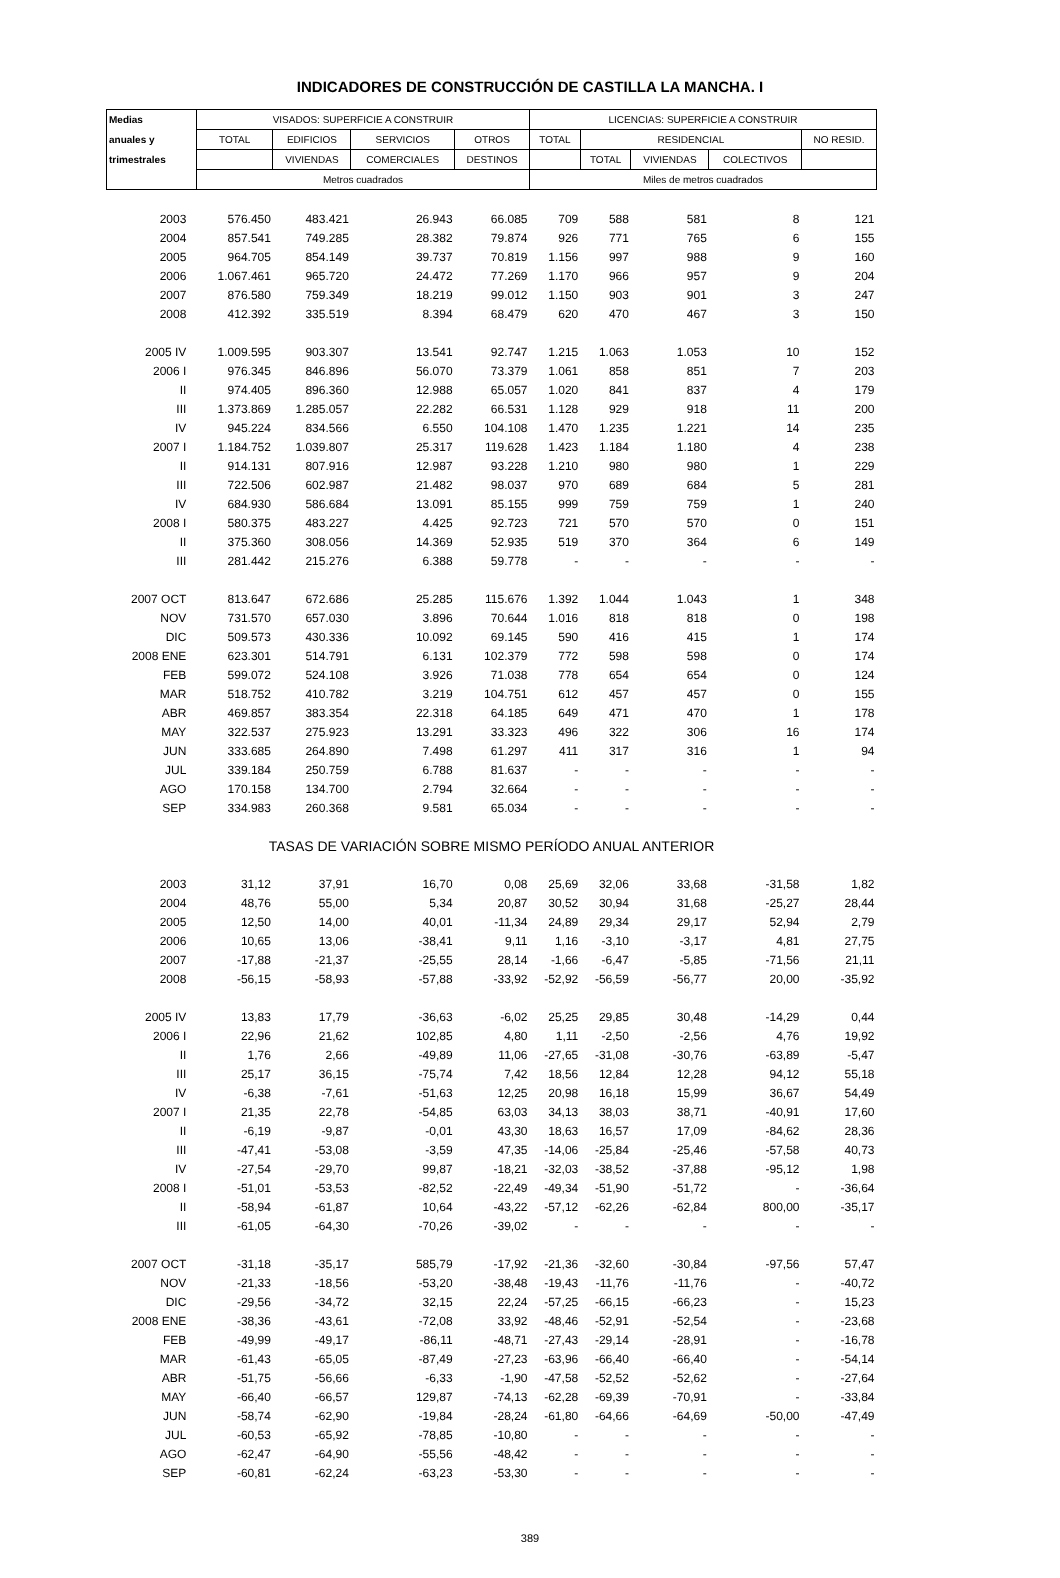INDICADORES DE CONSTRUCCIÓN DE CASTILLA LA MANCHA. I
| Medias | VISADOS: SUPERFICIE A CONSTRUIR | | | | LICENCIAS: SUPERFICIE A CONSTRUIR | | | | |
| --- | --- | --- | --- | --- | --- | --- | --- | --- | --- |
| anuales y | TOTAL | EDIFICIOS | SERVICIOS | OTROS | TOTAL | RESIDENCIAL | | | NO RESID. |
| trimestrales | | VIVIENDAS | COMERCIALES | DESTINOS | | TOTAL | VIVIENDAS | COLECTIVOS | |
| | Metros cuadrados | | | | Miles de metros cuadrados | | | | |
| 2003 | 576.450 | 483.421 | 26.943 | 66.085 | 709 | 588 | 581 | 8 | 121 |
| 2004 | 857.541 | 749.285 | 28.382 | 79.874 | 926 | 771 | 765 | 6 | 155 |
| 2005 | 964.705 | 854.149 | 39.737 | 70.819 | 1.156 | 997 | 988 | 9 | 160 |
| 2006 | 1.067.461 | 965.720 | 24.472 | 77.269 | 1.170 | 966 | 957 | 9 | 204 |
| 2007 | 876.580 | 759.349 | 18.219 | 99.012 | 1.150 | 903 | 901 | 3 | 247 |
| 2008 | 412.392 | 335.519 | 8.394 | 68.479 | 620 | 470 | 467 | 3 | 150 |
| 2005 IV | 1.009.595 | 903.307 | 13.541 | 92.747 | 1.215 | 1.063 | 1.053 | 10 | 152 |
| 2006 I | 976.345 | 846.896 | 56.070 | 73.379 | 1.061 | 858 | 851 | 7 | 203 |
| II | 974.405 | 896.360 | 12.988 | 65.057 | 1.020 | 841 | 837 | 4 | 179 |
| III | 1.373.869 | 1.285.057 | 22.282 | 66.531 | 1.128 | 929 | 918 | 11 | 200 |
| IV | 945.224 | 834.566 | 6.550 | 104.108 | 1.470 | 1.235 | 1.221 | 14 | 235 |
| 2007 I | 1.184.752 | 1.039.807 | 25.317 | 119.628 | 1.423 | 1.184 | 1.180 | 4 | 238 |
| II | 914.131 | 807.916 | 12.987 | 93.228 | 1.210 | 980 | 980 | 1 | 229 |
| III | 722.506 | 602.987 | 21.482 | 98.037 | 970 | 689 | 684 | 5 | 281 |
| IV | 684.930 | 586.684 | 13.091 | 85.155 | 999 | 759 | 759 | 1 | 240 |
| 2008 I | 580.375 | 483.227 | 4.425 | 92.723 | 721 | 570 | 570 | 0 | 151 |
| II | 375.360 | 308.056 | 14.369 | 52.935 | 519 | 370 | 364 | 6 | 149 |
| III | 281.442 | 215.276 | 6.388 | 59.778 | - | - | - | - | - |
| 2007 OCT | 813.647 | 672.686 | 25.285 | 115.676 | 1.392 | 1.044 | 1.043 | 1 | 348 |
| NOV | 731.570 | 657.030 | 3.896 | 70.644 | 1.016 | 818 | 818 | 0 | 198 |
| DIC | 509.573 | 430.336 | 10.092 | 69.145 | 590 | 416 | 415 | 1 | 174 |
| 2008 ENE | 623.301 | 514.791 | 6.131 | 102.379 | 772 | 598 | 598 | 0 | 174 |
| FEB | 599.072 | 524.108 | 3.926 | 71.038 | 778 | 654 | 654 | 0 | 124 |
| MAR | 518.752 | 410.782 | 3.219 | 104.751 | 612 | 457 | 457 | 0 | 155 |
| ABR | 469.857 | 383.354 | 22.318 | 64.185 | 649 | 471 | 470 | 1 | 178 |
| MAY | 322.537 | 275.923 | 13.291 | 33.323 | 496 | 322 | 306 | 16 | 174 |
| JUN | 333.685 | 264.890 | 7.498 | 61.297 | 411 | 317 | 316 | 1 | 94 |
| JUL | 339.184 | 250.759 | 6.788 | 81.637 | - | - | - | - | - |
| AGO | 170.158 | 134.700 | 2.794 | 32.664 | - | - | - | - | - |
| SEP | 334.983 | 260.368 | 9.581 | 65.034 | - | - | - | - | - |
| TASAS DE VARIACIÓN SOBRE MISMO PERÍODO ANUAL ANTERIOR | | | | | | | | | |
| 2003 | 31,12 | 37,91 | 16,70 | 0,08 | 25,69 | 32,06 | 33,68 | -31,58 | 1,82 |
| 2004 | 48,76 | 55,00 | 5,34 | 20,87 | 30,52 | 30,94 | 31,68 | -25,27 | 28,44 |
| 2005 | 12,50 | 14,00 | 40,01 | -11,34 | 24,89 | 29,34 | 29,17 | 52,94 | 2,79 |
| 2006 | 10,65 | 13,06 | -38,41 | 9,11 | 1,16 | -3,10 | -3,17 | 4,81 | 27,75 |
| 2007 | -17,88 | -21,37 | -25,55 | 28,14 | -1,66 | -6,47 | -5,85 | -71,56 | 21,11 |
| 2008 | -56,15 | -58,93 | -57,88 | -33,92 | -52,92 | -56,59 | -56,77 | 20,00 | -35,92 |
| 2005 IV | 13,83 | 17,79 | -36,63 | -6,02 | 25,25 | 29,85 | 30,48 | -14,29 | 0,44 |
| 2006 I | 22,96 | 21,62 | 102,85 | 4,80 | 1,11 | -2,50 | -2,56 | 4,76 | 19,92 |
| II | 1,76 | 2,66 | -49,89 | 11,06 | -27,65 | -31,08 | -30,76 | -63,89 | -5,47 |
| III | 25,17 | 36,15 | -75,74 | 7,42 | 18,56 | 12,84 | 12,28 | 94,12 | 55,18 |
| IV | -6,38 | -7,61 | -51,63 | 12,25 | 20,98 | 16,18 | 15,99 | 36,67 | 54,49 |
| 2007 I | 21,35 | 22,78 | -54,85 | 63,03 | 34,13 | 38,03 | 38,71 | -40,91 | 17,60 |
| II | -6,19 | -9,87 | -0,01 | 43,30 | 18,63 | 16,57 | 17,09 | -84,62 | 28,36 |
| III | -47,41 | -53,08 | -3,59 | 47,35 | -14,06 | -25,84 | -25,46 | -57,58 | 40,73 |
| IV | -27,54 | -29,70 | 99,87 | -18,21 | -32,03 | -38,52 | -37,88 | -95,12 | 1,98 |
| 2008 I | -51,01 | -53,53 | -82,52 | -22,49 | -49,34 | -51,90 | -51,72 | - | -36,64 |
| II | -58,94 | -61,87 | 10,64 | -43,22 | -57,12 | -62,26 | -62,84 | 800,00 | -35,17 |
| III | -61,05 | -64,30 | -70,26 | -39,02 | - | - | - | - | - |
| 2007 OCT | -31,18 | -35,17 | 585,79 | -17,92 | -21,36 | -32,60 | -30,84 | -97,56 | 57,47 |
| NOV | -21,33 | -18,56 | -53,20 | -38,48 | -19,43 | -11,76 | -11,76 | - | -40,72 |
| DIC | -29,56 | -34,72 | 32,15 | 22,24 | -57,25 | -66,15 | -66,23 | - | 15,23 |
| 2008 ENE | -38,36 | -43,61 | -72,08 | 33,92 | -48,46 | -52,91 | -52,54 | - | -23,68 |
| FEB | -49,99 | -49,17 | -86,11 | -48,71 | -27,43 | -29,14 | -28,91 | - | -16,78 |
| MAR | -61,43 | -65,05 | -87,49 | -27,23 | -63,96 | -66,40 | -66,40 | - | -54,14 |
| ABR | -51,75 | -56,66 | -6,33 | -1,90 | -47,58 | -52,52 | -52,62 | - | -27,64 |
| MAY | -66,40 | -66,57 | 129,87 | -74,13 | -62,28 | -69,39 | -70,91 | - | -33,84 |
| JUN | -58,74 | -62,90 | -19,84 | -28,24 | -61,80 | -64,66 | -64,69 | -50,00 | -47,49 |
| JUL | -60,53 | -65,92 | -78,85 | -10,80 | - | - | - | - | - |
| AGO | -62,47 | -64,90 | -55,56 | -48,42 | - | - | - | - | - |
| SEP | -60,81 | -62,24 | -63,23 | -53,30 | - | - | - | - | - |
389